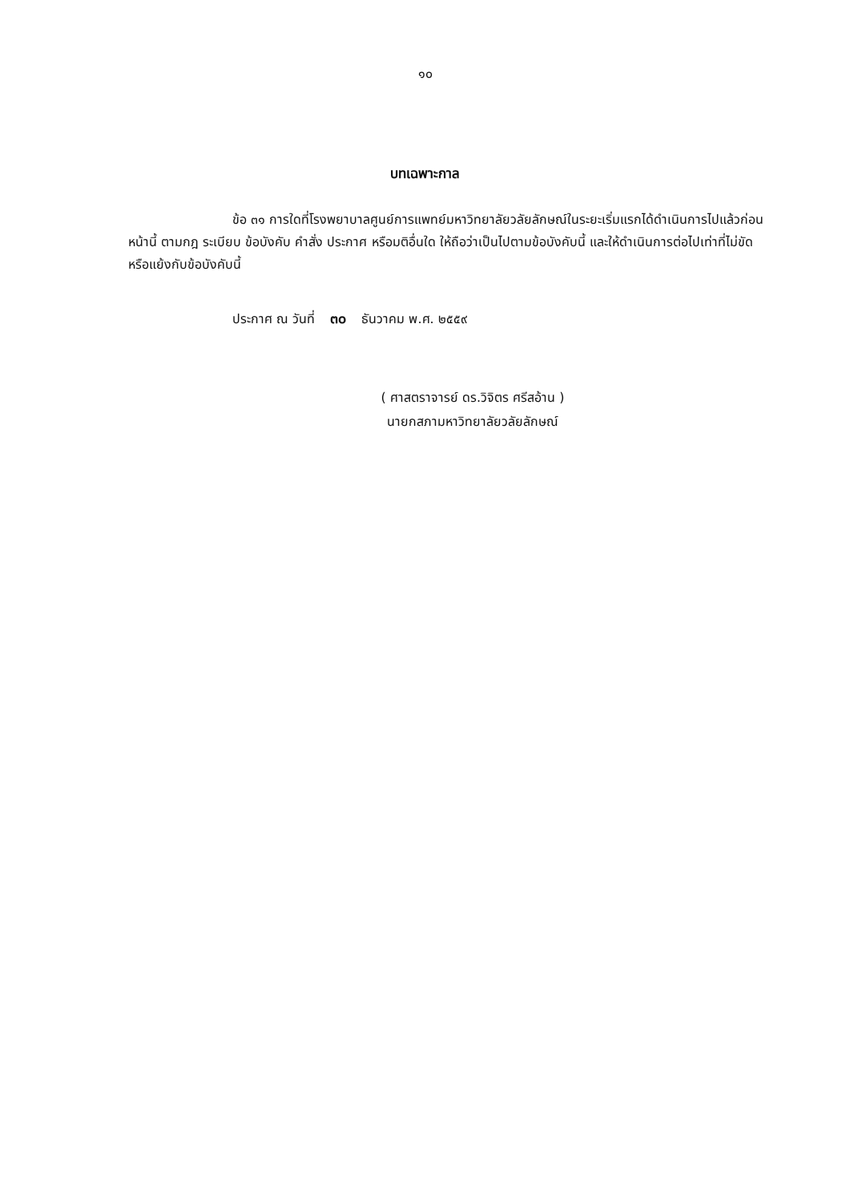๑๐
บทเฉพาะกาล
ข้อ ๓๑ การใดที่โรงพยาบาลศูนย์การแพทย์มหาวิทยาลัยวลัยลักษณ์ในระยะเริ่มแรกได้ดำเนินการไปแล้วก่อนหน้านี้ ตามกฎ ระเบียบ ข้อบังคับ คำสั่ง ประกาศ หรือมติอื่นใด ให้ถือว่าเป็นไปตามข้อบังคับนี้ และให้ดำเนินการต่อไปเท่าที่ไม่ขัดหรือแย้งกับข้อบังคับนี้
ประกาศ ณ วันที่ ๓๐ ธันวาคม พ.ศ. ๒๕๕๙
( ศาสตราจารย์ ดร.วิจิตร ศรีสอ้าน )
นายกสภามหาวิทยาลัยวลัยลักษณ์